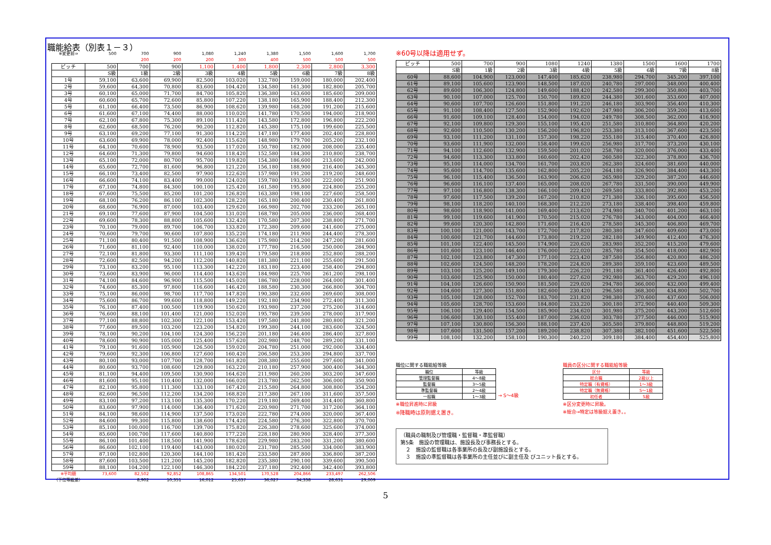職能給表（別表１－３）
| ※変更前⇒ | 500 | 700 | 900 | 1,080 | 1,240 | 1,380 | 1,500 | 1,600 | 1,700 |
| | | 200 | 200 | 200 | 300 | 400 | 500 | 500 | 500 |
| ピッチ | 500 | 700 | 900 | 1,100 | 1,400 | 1,800 | 2,300 | 2,800 | 3,300 |
| | S級 | 1級 | 2級 | 3級 | 4級 | 5級 | 6級 | 7級 | 8級 |
| 1号 | 59,100 | 63,600 | 69,900 | 82,500 | 103,020 | 132,780 | 159,000 | 180,000 | 202,400 |
| 2号 | 59,600 | 64,300 | 70,800 | 83,600 | 104,420 | 134,580 | 161,300 | 182,800 | 205,700 |
| 3号 | 60,100 | 65,000 | 71,700 | 84,700 | 105,820 | 136,380 | 163,600 | 185,600 | 209,000 |
| 4号 | 60,600 | 65,700 | 72,600 | 85,800 | 107,220 | 138,180 | 165,900 | 188,400 | 212,300 |
| 5号 | 61,100 | 66,400 | 73,500 | 86,900 | 108,620 | 139,980 | 168,200 | 191,200 | 215,600 |
| 6号 | 61,600 | 67,100 | 74,400 | 88,000 | 110,020 | 141,780 | 170,500 | 194,000 | 218,900 |
| 7号 | 62,100 | 67,800 | 75,300 | 89,100 | 111,420 | 143,580 | 172,800 | 196,800 | 222,200 |
| 8号 | 62,600 | 68,500 | 76,200 | 90,200 | 112,820 | 145,380 | 175,100 | 199,600 | 225,500 |
| 9号 | 63,100 | 69,200 | 77,100 | 91,300 | 114,220 | 147,180 | 177,400 | 202,400 | 228,800 |
| 10号 | 63,600 | 69,900 | 78,000 | 92,400 | 115,620 | 148,980 | 179,700 | 205,200 | 232,100 |
| 11号 | 64,100 | 70,600 | 78,900 | 93,500 | 117,020 | 150,780 | 182,000 | 208,000 | 235,400 |
| 12号 | 64,600 | 71,300 | 79,800 | 94,600 | 118,420 | 152,580 | 184,300 | 210,800 | 238,700 |
| 13号 | 65,100 | 72,000 | 80,700 | 95,700 | 119,820 | 154,380 | 186,600 | 213,600 | 242,000 |
| 14号 | 65,600 | 72,700 | 81,600 | 96,800 | 121,220 | 156,180 | 188,900 | 216,400 | 245,300 |
| 15号 | 66,100 | 73,400 | 82,500 | 97,900 | 122,620 | 157,980 | 191,200 | 219,200 | 248,600 |
| 16号 | 66,600 | 74,100 | 83,400 | 99,000 | 124,020 | 159,780 | 193,500 | 222,000 | 251,900 |
| 17号 | 67,100 | 74,800 | 84,300 | 100,100 | 125,420 | 161,580 | 195,800 | 224,800 | 255,200 |
| 18号 | 67,600 | 75,500 | 85,200 | 101,200 | 126,820 | 163,380 | 198,100 | 227,600 | 258,500 |
| 19号 | 68,100 | 76,200 | 86,100 | 102,300 | 128,220 | 165,180 | 200,400 | 230,400 | 261,800 |
| 20号 | 68,600 | 76,900 | 87,000 | 103,400 | 129,620 | 166,980 | 202,700 | 233,200 | 265,100 |
| 21号 | 69,100 | 77,600 | 87,900 | 104,500 | 131,020 | 168,780 | 205,000 | 236,000 | 268,400 |
| 22号 | 69,600 | 78,300 | 88,800 | 105,600 | 132,420 | 170,580 | 207,300 | 238,800 | 271,700 |
| 23号 | 70,100 | 79,000 | 89,700 | 106,700 | 133,820 | 172,380 | 209,600 | 241,600 | 275,000 |
| 24号 | 70,600 | 79,700 | 90,600 | 107,800 | 135,220 | 174,180 | 211,900 | 244,400 | 278,300 |
| 25号 | 71,100 | 80,400 | 91,500 | 108,900 | 136,620 | 175,980 | 214,200 | 247,200 | 281,600 |
| 26号 | 71,600 | 81,100 | 92,400 | 110,000 | 138,020 | 177,780 | 216,500 | 250,000 | 284,900 |
| 27号 | 72,100 | 81,800 | 93,300 | 111,100 | 139,420 | 179,580 | 218,800 | 252,800 | 288,200 |
| 28号 | 72,600 | 82,500 | 94,200 | 112,200 | 140,820 | 181,380 | 221,100 | 255,600 | 291,500 |
| 29号 | 73,100 | 83,200 | 95,100 | 113,300 | 142,220 | 183,180 | 223,400 | 258,400 | 294,800 |
| 30号 | 73,600 | 83,900 | 96,000 | 114,400 | 143,620 | 184,980 | 225,700 | 261,200 | 298,100 |
| 31号 | 74,100 | 84,600 | 96,900 | 115,500 | 145,020 | 186,780 | 228,000 | 264,000 | 301,400 |
| 32号 | 74,600 | 85,300 | 97,800 | 116,600 | 146,420 | 188,580 | 230,300 | 266,800 | 304,700 |
| 33号 | 75,100 | 86,000 | 98,700 | 117,700 | 147,820 | 190,380 | 232,600 | 269,600 | 308,000 |
| 34号 | 75,600 | 86,700 | 99,600 | 118,800 | 149,220 | 192,180 | 234,900 | 272,400 | 311,300 |
| 35号 | 76,100 | 87,400 | 100,500 | 119,900 | 150,620 | 193,980 | 237,200 | 275,200 | 314,600 |
| 36号 | 76,600 | 88,100 | 101,400 | 121,000 | 152,020 | 195,780 | 239,500 | 278,000 | 317,900 |
| 37号 | 77,100 | 88,800 | 102,300 | 122,100 | 153,420 | 197,580 | 241,800 | 280,800 | 321,200 |
| 38号 | 77,600 | 89,500 | 103,200 | 123,200 | 154,820 | 199,380 | 244,100 | 283,600 | 324,500 |
| 39号 | 78,100 | 90,200 | 104,100 | 124,300 | 156,220 | 201,180 | 246,400 | 286,400 | 327,800 |
| 40号 | 78,600 | 90,900 | 105,000 | 125,400 | 157,620 | 202,980 | 248,700 | 289,200 | 331,100 |
| 41号 | 79,100 | 91,600 | 105,900 | 126,500 | 159,020 | 204,780 | 251,000 | 292,000 | 334,400 |
| 42号 | 79,600 | 92,300 | 106,800 | 127,600 | 160,420 | 206,580 | 253,300 | 294,800 | 337,700 |
| 43号 | 80,100 | 93,000 | 107,700 | 128,700 | 161,820 | 208,380 | 255,600 | 297,600 | 341,000 |
| 44号 | 80,600 | 93,700 | 108,600 | 129,800 | 163,220 | 210,180 | 257,900 | 300,400 | 344,300 |
| 45号 | 81,100 | 94,400 | 109,500 | 130,900 | 164,620 | 211,980 | 260,200 | 303,200 | 347,600 |
| 46号 | 81,600 | 95,100 | 110,400 | 132,000 | 166,020 | 213,780 | 262,500 | 306,000 | 350,900 |
| 47号 | 82,100 | 95,800 | 111,300 | 133,100 | 167,420 | 215,580 | 264,800 | 308,800 | 354,200 |
| 48号 | 82,600 | 96,500 | 112,200 | 134,200 | 168,820 | 217,380 | 267,100 | 311,600 | 357,500 |
| 49号 | 83,100 | 97,200 | 113,100 | 135,300 | 170,220 | 219,180 | 269,400 | 314,400 | 360,800 |
| 50号 | 83,600 | 97,900 | 114,000 | 136,400 | 171,620 | 220,980 | 271,700 | 317,200 | 364,100 |
| 51号 | 84,100 | 98,600 | 114,900 | 137,500 | 173,020 | 222,780 | 274,000 | 320,000 | 367,400 |
| 52号 | 84,600 | 99,300 | 115,800 | 138,600 | 174,420 | 224,580 | 276,300 | 322,800 | 370,700 |
| 53号 | 85,100 | 100,000 | 116,700 | 139,700 | 175,820 | 226,380 | 278,600 | 325,600 | 374,000 |
| 54号 | 85,600 | 100,700 | 117,600 | 140,800 | 177,220 | 228,180 | 280,900 | 328,400 | 377,300 |
| 55号 | 86,100 | 101,400 | 118,500 | 141,900 | 178,620 | 229,980 | 283,200 | 331,200 | 380,600 |
| 56号 | 86,600 | 102,100 | 119,400 | 143,000 | 180,020 | 231,780 | 285,500 | 334,000 | 383,900 |
| 57号 | 87,100 | 102,800 | 120,300 | 144,100 | 181,420 | 233,580 | 287,800 | 336,800 | 387,200 |
| 58号 | 87,600 | 103,500 | 121,200 | 145,200 | 182,820 | 235,380 | 290,100 | 339,600 | 390,500 |
| 59号 | 88,100 | 104,200 | 122,100 | 146,300 | 184,220 | 237,180 | 292,400 | 342,400 | 393,800 |
| ※平均額 | 73,600 | 82,502 | 92,852 | 108,865 | 134,501 | 170,528 | 204,866 | 233,497 | 262,506 |
| （下位等級差） | | 8,902 | 10,351 | 16,012 | 25,637 | 36,027 | 34,338 | 28,631 | 29,009 |
※60号以降は適用せず。
| ピッチ | 500 | 700 | 900 | 1080 | 1240 | 1380 | 1500 | 1600 | 1700 |
| | S級 | 1級 | 2級 | 3級 | 4級 | 5級 | 6級 | 7級 | 8級 |
| 60号 | 88,600 | 104,900 | 123,000 | 147,400 | 185,620 | 238,980 | 294,700 | 345,200 | 397,100 |
| 61号 | 89,100 | 105,600 | 123,900 | 148,500 | 187,020 | 240,780 | 297,000 | 348,000 | 400,400 |
| 62号 | 89,600 | 106,300 | 124,800 | 149,600 | 188,420 | 242,580 | 299,300 | 350,800 | 403,700 |
| 63号 | 90,100 | 107,000 | 125,700 | 150,700 | 189,820 | 244,380 | 301,600 | 353,600 | 407,000 |
| 64号 | 90,600 | 107,700 | 126,600 | 151,800 | 191,220 | 246,180 | 303,900 | 356,400 | 410,300 |
| 65号 | 91,100 | 108,400 | 127,500 | 152,900 | 192,620 | 247,980 | 306,200 | 359,200 | 413,600 |
| 66号 | 91,600 | 109,100 | 128,400 | 154,000 | 194,020 | 249,780 | 308,500 | 362,000 | 416,900 |
| 67号 | 92,100 | 109,800 | 129,300 | 155,100 | 195,420 | 251,580 | 310,800 | 364,800 | 420,200 |
| 68号 | 92,600 | 110,500 | 130,200 | 156,200 | 196,820 | 253,380 | 313,100 | 367,600 | 423,500 |
| 69号 | 93,100 | 111,200 | 131,100 | 157,300 | 198,220 | 255,180 | 315,400 | 370,400 | 426,800 |
| 70号 | 93,600 | 111,900 | 132,000 | 158,400 | 199,620 | 256,980 | 317,700 | 373,200 | 430,100 |
| 71号 | 94,100 | 112,600 | 132,900 | 159,500 | 201,020 | 258,780 | 320,000 | 376,000 | 433,400 |
| 72号 | 94,600 | 113,300 | 133,800 | 160,600 | 202,420 | 260,580 | 322,300 | 378,800 | 436,700 |
| 73号 | 95,100 | 114,000 | 134,700 | 161,700 | 203,820 | 262,380 | 324,600 | 381,600 | 440,000 |
| 74号 | 95,600 | 114,700 | 135,600 | 162,800 | 205,220 | 264,180 | 326,900 | 384,400 | 443,300 |
| 75号 | 96,100 | 115,400 | 136,500 | 163,900 | 206,620 | 265,980 | 329,200 | 387,200 | 446,600 |
| 76号 | 96,600 | 116,100 | 137,400 | 165,000 | 208,020 | 267,780 | 331,500 | 390,000 | 449,900 |
| 77号 | 97,100 | 116,800 | 138,300 | 166,100 | 209,420 | 269,580 | 333,800 | 392,800 | 453,200 |
| 78号 | 97,600 | 117,500 | 139,200 | 167,200 | 210,820 | 271,380 | 336,100 | 395,600 | 456,500 |
| 79号 | 98,100 | 118,200 | 140,100 | 168,300 | 212,220 | 273,180 | 338,400 | 398,400 | 459,800 |
| 80号 | 98,600 | 118,900 | 141,000 | 169,400 | 213,620 | 274,980 | 340,700 | 401,200 | 463,100 |
| 81号 | 99,100 | 119,600 | 141,900 | 170,500 | 215,020 | 276,780 | 343,000 | 404,000 | 466,400 |
| 82号 | 99,600 | 120,300 | 142,800 | 171,600 | 216,420 | 278,580 | 345,300 | 406,800 | 469,700 |
| 83号 | 100,100 | 121,000 | 143,700 | 172,700 | 217,820 | 280,380 | 347,600 | 409,600 | 473,000 |
| 84号 | 100,600 | 121,700 | 144,600 | 173,800 | 219,220 | 282,180 | 349,900 | 412,400 | 476,300 |
| 85号 | 101,100 | 122,400 | 145,500 | 174,900 | 220,620 | 283,980 | 352,200 | 415,200 | 479,600 |
| 86号 | 101,600 | 123,100 | 146,400 | 176,000 | 222,020 | 285,780 | 354,500 | 418,000 | 482,900 |
| 87号 | 102,100 | 123,800 | 147,300 | 177,100 | 223,420 | 287,580 | 356,800 | 420,800 | 486,200 |
| 88号 | 102,600 | 124,500 | 148,200 | 178,200 | 224,820 | 289,380 | 359,100 | 423,600 | 489,500 |
| 89号 | 103,100 | 125,200 | 149,100 | 179,300 | 226,220 | 291,180 | 361,400 | 426,400 | 492,800 |
| 90号 | 103,600 | 125,900 | 150,000 | 180,400 | 227,620 | 292,980 | 363,700 | 429,200 | 496,100 |
| 91号 | 104,100 | 126,600 | 150,900 | 181,500 | 229,020 | 294,780 | 366,000 | 432,000 | 499,400 |
| 92号 | 104,600 | 127,300 | 151,800 | 182,600 | 230,420 | 296,580 | 368,300 | 434,800 | 502,700 |
| 93号 | 105,100 | 128,000 | 152,700 | 183,700 | 231,820 | 298,380 | 370,600 | 437,600 | 506,000 |
| 94号 | 105,600 | 128,700 | 153,600 | 184,800 | 233,220 | 300,180 | 372,900 | 440,400 | 509,300 |
| 95号 | 106,100 | 129,400 | 154,500 | 185,900 | 234,620 | 301,980 | 375,200 | 443,200 | 512,600 |
| 96号 | 106,600 | 130,100 | 155,400 | 187,000 | 236,020 | 303,780 | 377,500 | 446,000 | 515,900 |
| 97号 | 107,100 | 130,800 | 156,300 | 188,100 | 237,420 | 305,580 | 379,800 | 448,800 | 519,200 |
| 98号 | 107,600 | 131,500 | 157,200 | 189,200 | 238,820 | 307,380 | 382,100 | 451,600 | 522,500 |
| 99号 | 108,100 | 132,200 | 158,100 | 190,300 | 240,220 | 309,180 | 384,400 | 454,400 | 525,800 |
職位に関する職能給等級
| 職位 | 等級 |
| 管理監督職 | 4～8級 |
| 監督職 | 3～5級 |
| 準監督職 | 2～4級 |
| 一般職 | 1～3級 |
→ S～4級
※職位昇進時に昇級
※降職時は原則据え置き。
職員の区分に関する職能給等級
| 区分 | 等級 |
| 総合職 | 2級以上 |
| 特定職（有資格） | 1～3級 |
| 特定職（無資格） | S～1級 |
| 初任者 | S級 |
※区分変更時に昇級。
※総合→特定は等級据え置き。。
（職員の職制及び管理職・監督職・準監督職）
第5条　施設の管理職は、施設長及び事務長とする。
　２　施設の監督職は各事業所の長及び副施設長とする。
　３　施設の準監督職は各事業所の主任並びに副主任及 びユニット長とする。
5